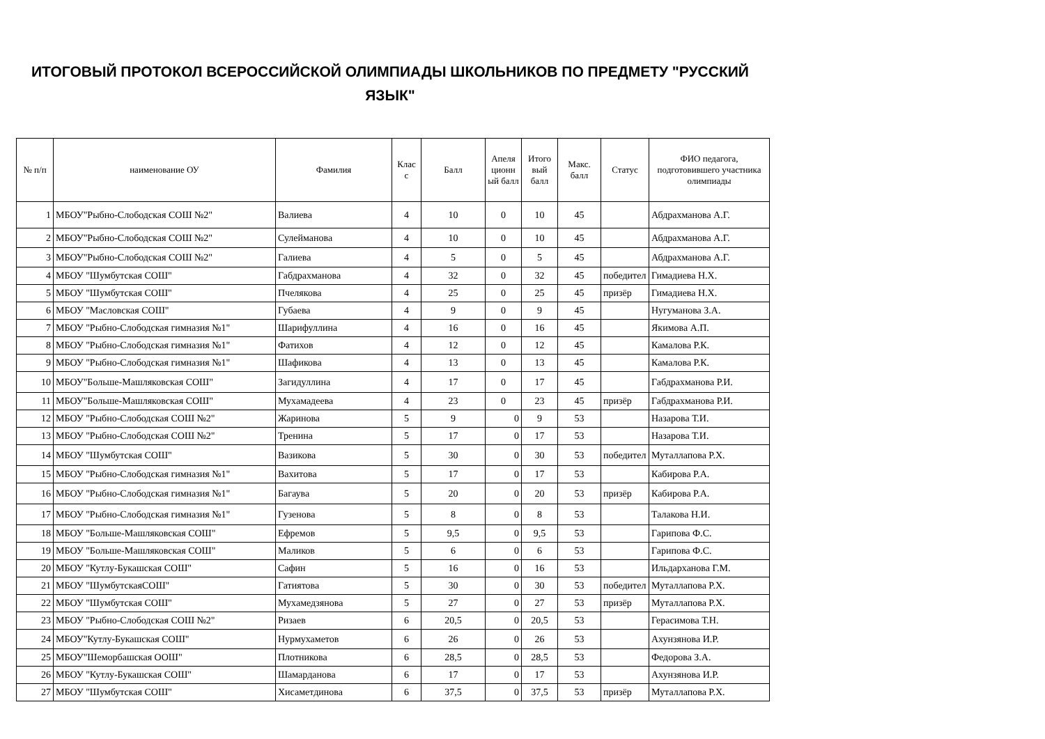ИТОГОВЫЙ ПРОТОКОЛ ВСЕРОССИЙСКОЙ ОЛИМПИАДЫ ШКОЛЬНИКОВ ПО ПРЕДМЕТУ "РУССКИЙ ЯЗЫК"
| № п/п | наименование ОУ | Фамилия | Клас с | Балл | Апеля ционн ый балл | Итого вый балл | Макс. балл | Статус | ФИО педагога, подготовившего участника олимпиады |
| --- | --- | --- | --- | --- | --- | --- | --- | --- | --- |
| 1 | МБОУ"Рыбно-Слободская СОШ №2" | Валиева | 4 | 10 | 0 | 10 | 45 | | Абдрахманова А.Г. |
| 2 | МБОУ"Рыбно-Слободская СОШ №2" | Сулейманова | 4 | 10 | 0 | 10 | 45 | | Абдрахманова А.Г. |
| 3 | МБОУ"Рыбно-Слободская СОШ №2" | Галиева | 4 | 5 | 0 | 5 | 45 | | Абдрахманова А.Г. |
| 4 | МБОУ "Шумбутская СОШ" | Габдрахманова | 4 | 32 | 0 | 32 | 45 | победител | Гимадиева Н.Х. |
| 5 | МБОУ "Шумбутская СОШ" | Пчелякова | 4 | 25 | 0 | 25 | 45 | призёр | Гимадиева Н.Х. |
| 6 | МБОУ "Масловская СОШ" | Губаева | 4 | 9 | 0 | 9 | 45 | | Нугуманова З.А. |
| 7 | МБОУ "Рыбно-Слободская гимназия №1" | Шарифуллина | 4 | 16 | 0 | 16 | 45 | | Якимова А.П. |
| 8 | МБОУ "Рыбно-Слободская гимназия №1" | Фатихов | 4 | 12 | 0 | 12 | 45 | | Камалова Р.К. |
| 9 | МБОУ "Рыбно-Слободская гимназия №1" | Шафикова | 4 | 13 | 0 | 13 | 45 | | Камалова Р.К. |
| 10 | МБОУ"Больше-Машляковская СОШ" | Загидуллина | 4 | 17 | 0 | 17 | 45 | | Габдрахманова Р.И. |
| 11 | МБОУ"Больше-Машляковская СОШ" | Мухамадеева | 4 | 23 | 0 | 23 | 45 | призёр | Габдрахманова Р.И. |
| 12 | МБОУ "Рыбно-Слободская СОШ №2" | Жаринова | 5 | 9 | 0 | 9 | 53 | | Назарова Т.И. |
| 13 | МБОУ "Рыбно-Слободская СОШ №2" | Тренина | 5 | 17 | 0 | 17 | 53 | | Назарова Т.И. |
| 14 | МБОУ "Шумбутская СОШ" | Вазикова | 5 | 30 | 0 | 30 | 53 | победител | Муталлапова Р.Х. |
| 15 | МБОУ "Рыбно-Слободская гимназия №1" | Вахитова | 5 | 17 | 0 | 17 | 53 | | Кабирова Р.А. |
| 16 | МБОУ "Рыбно-Слободская гимназия №1" | Багаува | 5 | 20 | 0 | 20 | 53 | призёр | Кабирова Р.А. |
| 17 | МБОУ "Рыбно-Слободская гимназия №1" | Гузенова | 5 | 8 | 0 | 8 | 53 | | Талакова Н.И. |
| 18 | МБОУ "Больше-Машляковская СОШ" | Ефремов | 5 | 9,5 | 0 | 9,5 | 53 | | Гарипова Ф.С. |
| 19 | МБОУ "Больше-Машляковская СОШ" | Маликов | 5 | 6 | 0 | 6 | 53 | | Гарипова Ф.С. |
| 20 | МБОУ "Кутлу-Букашская СОШ" | Сафин | 5 | 16 | 0 | 16 | 53 | | Ильдарханова Г.М. |
| 21 | МБОУ "ШумбутскаяСОШ" | Гатиятова | 5 | 30 | 0 | 30 | 53 | победител | Муталлапова Р.Х. |
| 22 | МБОУ "Шумбутская СОШ" | Мухамедзянова | 5 | 27 | 0 | 27 | 53 | призёр | Муталлапова Р.Х. |
| 23 | МБОУ "Рыбно-Слободская СОШ №2" | Ризаев | 6 | 20,5 | 0 | 20,5 | 53 | | Герасимова Т.Н. |
| 24 | МБОУ"Кутлу-Букашская СОШ" | Нурмухаметов | 6 | 26 | 0 | 26 | 53 | | Ахунзянова И.Р. |
| 25 | МБОУ"Шеморбашская ООШ" | Плотникова | 6 | 28,5 | 0 | 28,5 | 53 | | Федорова З.А. |
| 26 | МБОУ "Кутлу-Букашская СОШ" | Шамарданова | 6 | 17 | 0 | 17 | 53 | | Ахунзянова И.Р. |
| 27 | МБОУ "Шумбутская СОШ" | Хисаметдинова | 6 | 37,5 | 0 | 37,5 | 53 | призёр | Муталлапова Р.Х. |